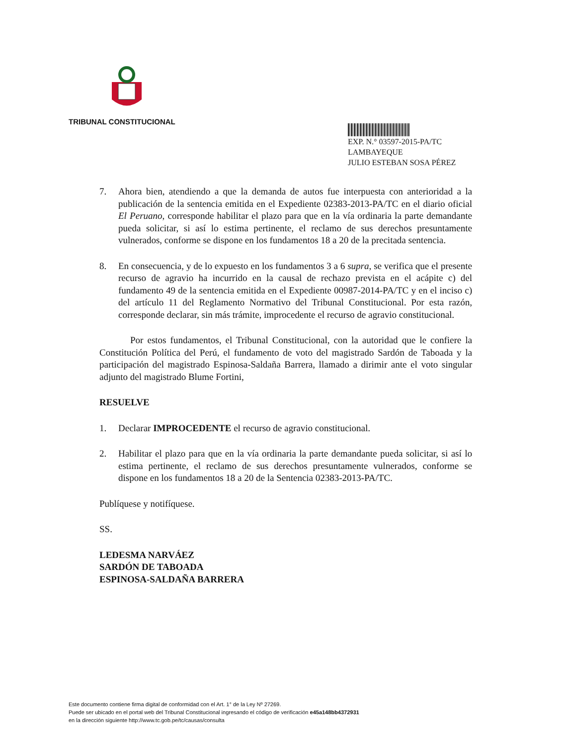TRIBUNAL CONSTITUCIONAL
EXP. N.° 03597-2015-PA/TC
LAMBAYEQUE
JULIO ESTEBAN SOSA PÉREZ
7. Ahora bien, atendiendo a que la demanda de autos fue interpuesta con anterioridad a la publicación de la sentencia emitida en el Expediente 02383-2013-PA/TC en el diario oficial El Peruano, corresponde habilitar el plazo para que en la vía ordinaria la parte demandante pueda solicitar, si así lo estima pertinente, el reclamo de sus derechos presuntamente vulnerados, conforme se dispone en los fundamentos 18 a 20 de la precitada sentencia.
8. En consecuencia, y de lo expuesto en los fundamentos 3 a 6 supra, se verifica que el presente recurso de agravio ha incurrido en la causal de rechazo prevista en el acápite c) del fundamento 49 de la sentencia emitida en el Expediente 00987-2014-PA/TC y en el inciso c) del artículo 11 del Reglamento Normativo del Tribunal Constitucional. Por esta razón, corresponde declarar, sin más trámite, improcedente el recurso de agravio constitucional.
Por estos fundamentos, el Tribunal Constitucional, con la autoridad que le confiere la Constitución Política del Perú, el fundamento de voto del magistrado Sardón de Taboada y la participación del magistrado Espinosa-Saldaña Barrera, llamado a dirimir ante el voto singular adjunto del magistrado Blume Fortini,
RESUELVE
1. Declarar IMPROCEDENTE el recurso de agravio constitucional.
2. Habilitar el plazo para que en la vía ordinaria la parte demandante pueda solicitar, si así lo estima pertinente, el reclamo de sus derechos presuntamente vulnerados, conforme se dispone en los fundamentos 18 a 20 de la Sentencia 02383-2013-PA/TC.
Publíquese y notifíquese.
SS.
LEDESMA NARVÁEZ
SARDÓN DE TABOADA
ESPINOSA-SALDAÑA BARRERA
Este documento contiene firma digital de conformidad con el Art. 1° de la Ley Nº 27269.
Puede ser ubicado en el portal web del Tribunal Constitucional ingresando el código de verificación e45a148bb4372931
en la dirección siguiente http://www.tc.gob.pe/tc/causas/consulta